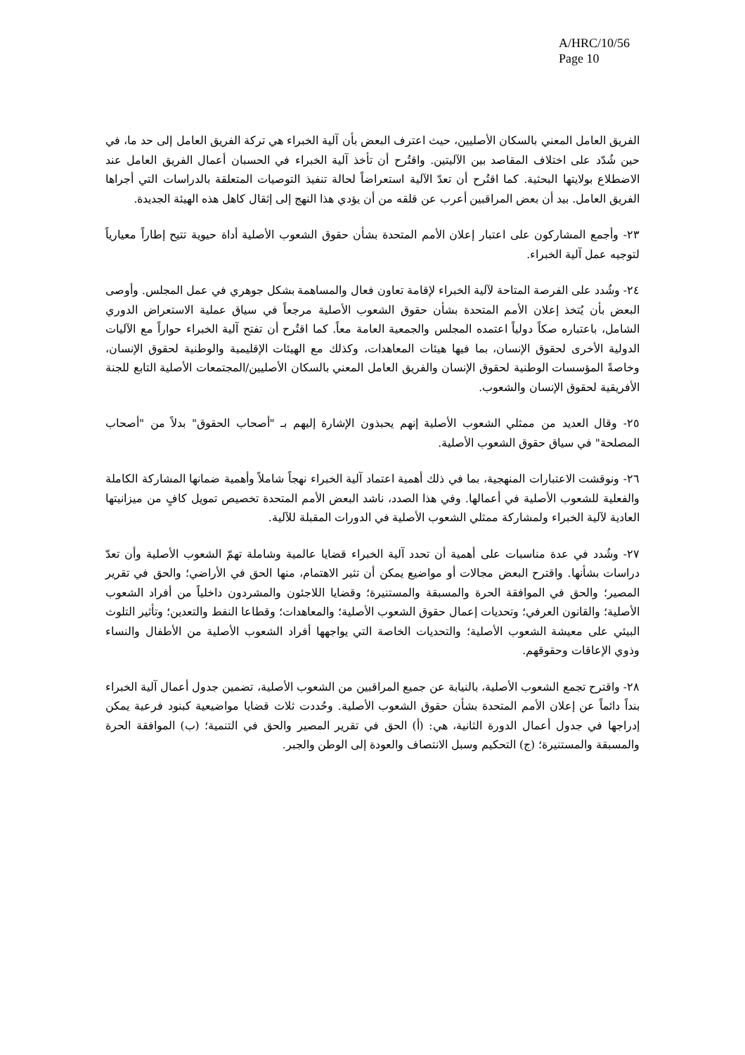A/HRC/10/56
Page 10
الفريق العامل المعني بالسكان الأصليين، حيث اعترف البعض بأن آلية الخبراء هي تركة الفريق العامل إلى حد ما، في حين شُدّد على اختلاف المقاصد بين الآليتين. واقتُرح أن تأخذ آلية الخبراء في الحسبان أعمال الفريق العامل عند الاضطلاع بولايتها البحثية. كما اقتُرح أن تعدّ الآلية استعراضاً لحالة تنفيذ التوصيات المتعلقة بالدراسات التي أجراها الفريق العامل. بيد أن بعض المراقبين أعرب عن قلقه من أن يؤدي هذا النهج إلى إثقال كاهل هذه الهيئة الجديدة.
٢٣- وأجمع المشاركون على اعتبار إعلان الأمم المتحدة بشأن حقوق الشعوب الأصلية أداة حيوية تتيح إطاراً معيارياً لتوجيه عمل آلية الخبراء.
٢٤- وشُدد على الفرصة المتاحة لآلية الخبراء لإقامة تعاون فعال والمساهمة بشكل جوهري في عمل المجلس. وأوصى البعض بأن يُتخذ إعلان الأمم المتحدة بشأن حقوق الشعوب الأصلية مرجعاً في سياق عملية الاستعراض الدوري الشامل، باعتباره صكاً دولياً اعتمده المجلس والجمعية العامة معاً. كما اقتُرح أن تفتح آلية الخبراء حواراً مع الآليات الدولية الأخرى لحقوق الإنسان، بما فيها هيئات المعاهدات، وكذلك مع الهيئات الإقليمية والوطنية لحقوق الإنسان، وخاصةً المؤسسات الوطنية لحقوق الإنسان والفريق العامل المعني بالسكان الأصليين/المجتمعات الأصلية التابع للجنة الأفريقية لحقوق الإنسان والشعوب.
٢٥- وقال العديد من ممثلي الشعوب الأصلية إنهم يحبذون الإشارة إليهم بـ "أصحاب الحقوق" بدلاً من "أصحاب المصلحة" في سياق حقوق الشعوب الأصلية.
٢٦- ونوقشت الاعتبارات المنهجية، بما في ذلك أهمية اعتماد آلية الخبراء نهجاً شاملاً وأهمية ضمانها المشاركة الكاملة والفعلية للشعوب الأصلية في أعمالها. وفي هذا الصدد، ناشد البعض الأمم المتحدة تخصيص تمويل كافٍ من ميزانيتها العادية لآلية الخبراء ولمشاركة ممثلي الشعوب الأصلية في الدورات المقبلة للآلية.
٢٧- وشُدد في عدة مناسبات على أهمية أن تحدد آلية الخبراء قضايا عالمية وشاملة تهمّ الشعوب الأصلية وأن تعدّ دراسات بشأنها. واقترح البعض مجالات أو مواضيع يمكن أن تثير الاهتمام، منها الحق في الأراضي؛ والحق في تقرير المصير؛ والحق في الموافقة الحرة والمسبقة والمستنيرة؛ وقضايا اللاجئون والمشردون داخلياً من أفراد الشعوب الأصلية؛ والقانون العرفي؛ وتحديات إعمال حقوق الشعوب الأصلية؛ والمعاهدات؛ وقطاعا النفط والتعدين؛ وتأثير التلوث البيئي على معيشة الشعوب الأصلية؛ والتحديات الخاصة التي يواجهها أفراد الشعوب الأصلية من الأطفال والنساء وذوي الإعاقات وحقوقهم.
٢٨- واقترح تجمع الشعوب الأصلية، بالنيابة عن جميع المراقبين من الشعوب الأصلية، تضمين جدول أعمال آلية الخبراء بنداً دائماً عن إعلان الأمم المتحدة بشأن حقوق الشعوب الأصلية. وحُددت ثلاث قضايا مواضيعية كبنود فرعية يمكن إدراجها في جدول أعمال الدورة الثانية، هي: (أ) الحق في تقرير المصير والحق في التنمية؛ (ب) الموافقة الحرة والمسبقة والمستنيرة؛ (ج) التحكيم وسبل الانتصاف والعودة إلى الوطن والجبر.